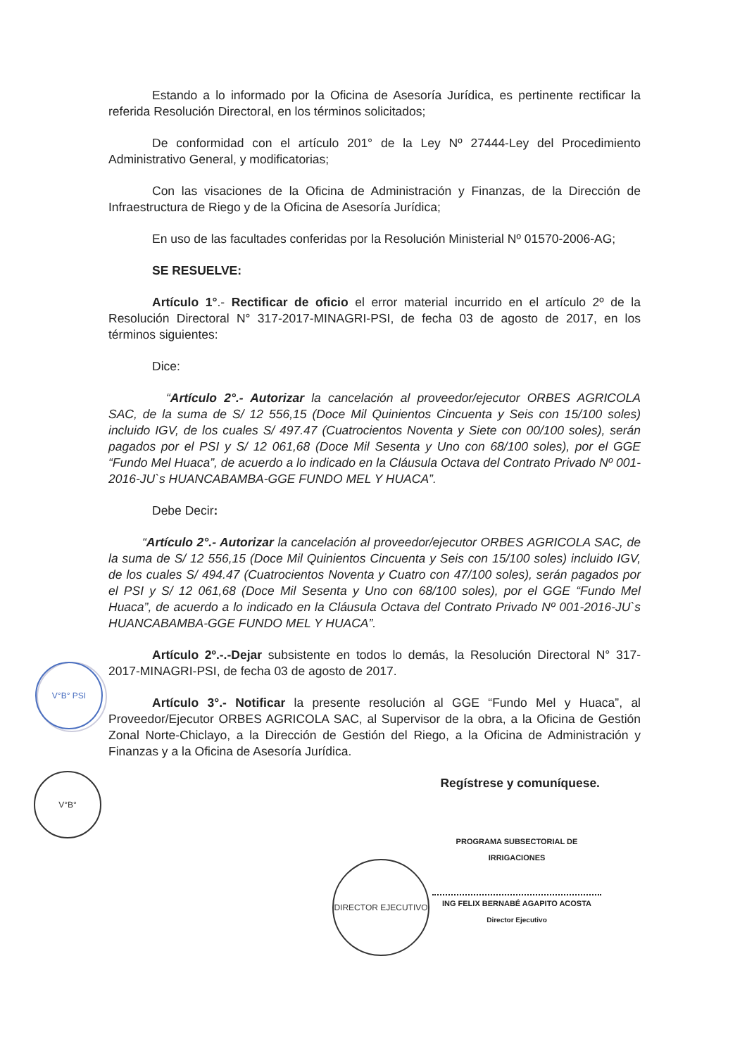V°B° PSI
V°B°
DIRECTOR EJECUTIVO
Estando a lo informado por la Oficina de Asesoría Jurídica, es pertinente rectificar la referida Resolución Directoral, en los términos solicitados;
De conformidad con el artículo 201° de la Ley Nº 27444-Ley del Procedimiento Administrativo General, y modificatorias;
Con las visaciones de la Oficina de Administración y Finanzas, de la Dirección de Infraestructura de Riego y de la Oficina de Asesoría Jurídica;
En uso de las facultades conferidas por la Resolución Ministerial Nº 01570-2006-AG;
SE RESUELVE:
Artículo 1°.- Rectificar de oficio el error material incurrido en el artículo 2º de la Resolución Directoral N° 317-2017-MINAGRI-PSI, de fecha 03 de agosto de 2017, en los términos siguientes:
Dice:
“Artículo 2°.- Autorizar la cancelación al proveedor/ejecutor ORBES AGRICOLA SAC, de la suma de S/ 12 556,15 (Doce Mil Quinientos Cincuenta y Seis con 15/100 soles) incluido IGV, de los cuales S/ 497.47 (Cuatrocientos Noventa y Siete con 00/100 soles), serán pagados por el PSI y S/ 12 061,68 (Doce Mil Sesenta y Uno con 68/100 soles), por el GGE “Fundo Mel Huaca”, de acuerdo a lo indicado en la Cláusula Octava del Contrato Privado Nº 001-2016-JU`s HUANCABAMBA-GGE FUNDO MEL Y HUACA”.
Debe Decir:
“Artículo 2°.- Autorizar la cancelación al proveedor/ejecutor ORBES AGRICOLA SAC, de la suma de S/ 12 556,15 (Doce Mil Quinientos Cincuenta y Seis con 15/100 soles) incluido IGV, de los cuales S/ 494.47 (Cuatrocientos Noventa y Cuatro con 47/100 soles), serán pagados por el PSI y S/ 12 061,68 (Doce Mil Sesenta y Uno con 68/100 soles), por el GGE “Fundo Mel Huaca”, de acuerdo a lo indicado en la Cláusula Octava del Contrato Privado Nº 001-2016-JU`s HUANCABAMBA-GGE FUNDO MEL Y HUACA”.
Artículo 2º.-.-Dejar subsistente en todos lo demás, la Resolución Directoral N° 317-2017-MINAGRI-PSI, de fecha 03 de agosto de 2017.
Artículo 3°.- Notificar la presente resolución al GGE “Fundo Mel y Huaca”, al Proveedor/Ejecutor ORBES AGRICOLA SAC, al Supervisor de la obra, a la Oficina de Gestión Zonal Norte-Chiclayo, a la Dirección de Gestión del Riego, a la Oficina de Administración y Finanzas y a la Oficina de Asesoría Jurídica.
Regístrese y comuníquese.
PROGRAMA SUBSECTORIAL DE IRRIGACIONES
ING FELIX BERNABÉ AGAPITO ACOSTA
Director Ejecutivo